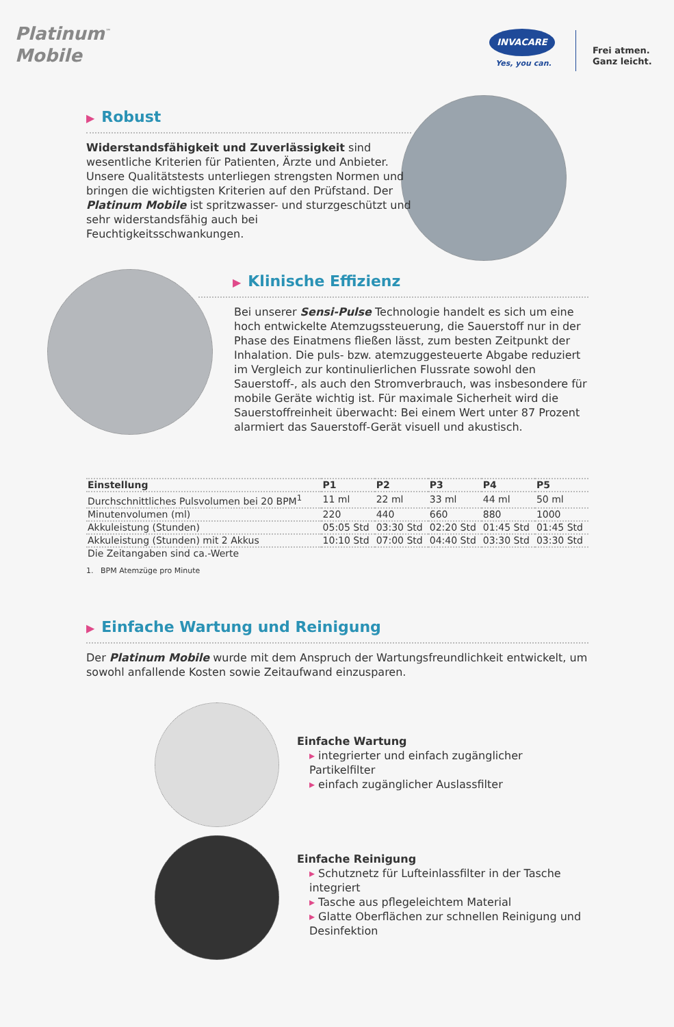Platinum<sup>™</sup>
Mobile
INVACARE
Yes, you can.
Frei atmen.
Ganz leicht.
▶ Robust
Widerstandsfähigkeit und Zuverlässigkeit sind wesentliche Kriterien für Patienten, Ärzte und Anbieter. Unsere Qualitätstests unterliegen strengsten Normen und bringen die wichtigsten Kriterien auf den Prüfstand. Der Platinum Mobile ist spritzwasser- und sturzgeschützt und sehr widerstandsfähig auch bei Feuchtigkeitsschwankungen.
▶ Klinische Effizienz
Bei unserer Sensi-Pulse Technologie handelt es sich um eine hoch entwickelte Atemzugssteuerung, die Sauerstoff nur in der Phase des Einatmens fließen lässt, zum besten Zeitpunkt der Inhalation. Die puls- bzw. atemzuggesteuerte Abgabe reduziert im Vergleich zur kontinulierlichen Flussrate sowohl den Sauerstoff-, als auch den Stromverbrauch, was insbesondere für mobile Geräte wichtig ist. Für maximale Sicherheit wird die Sauerstoffreinheit überwacht: Bei einem Wert unter 87 Prozent alarmiert das Sauerstoff-Gerät visuell und akustisch.
| Einstellung | P1 | P2 | P3 | P4 | P5 |
| --- | --- | --- | --- | --- | --- |
| Durchschnittliches Pulsvolumen bei 20 BPM<sup>1</sup> | 11 ml | 22 ml | 33 ml | 44 ml | 50 ml |
| Minutenvolumen (ml) | 220 | 440 | 660 | 880 | 1000 |
| Akkuleistung (Stunden) | 05:05 Std | 03:30 Std | 02:20 Std | 01:45 Std | 01:45 Std |
| Akkuleistung (Stunden) mit 2 Akkus | 10:10 Std | 07:00 Std | 04:40 Std | 03:30 Std | 03:30 Std |
| Die Zeitangaben sind ca.-Werte | | | | | |
1. BPM Atemzüge pro Minute
▶ Einfache Wartung und Reinigung
Der Platinum Mobile wurde mit dem Anspruch der Wartungsfreundlichkeit entwickelt, um sowohl anfallende Kosten sowie Zeitaufwand einzusparen.
Einfache Wartung
▸ integrierter und einfach zugänglicher Partikelfilter
▸ einfach zugänglicher Auslassfilter
Einfache Reinigung
▸ Schutznetz für Lufteinlassfilter in der Tasche integriert
▸ Tasche aus pflegeleichtem Material
▸ Glatte Oberflächen zur schnellen Reinigung und Desinfektion